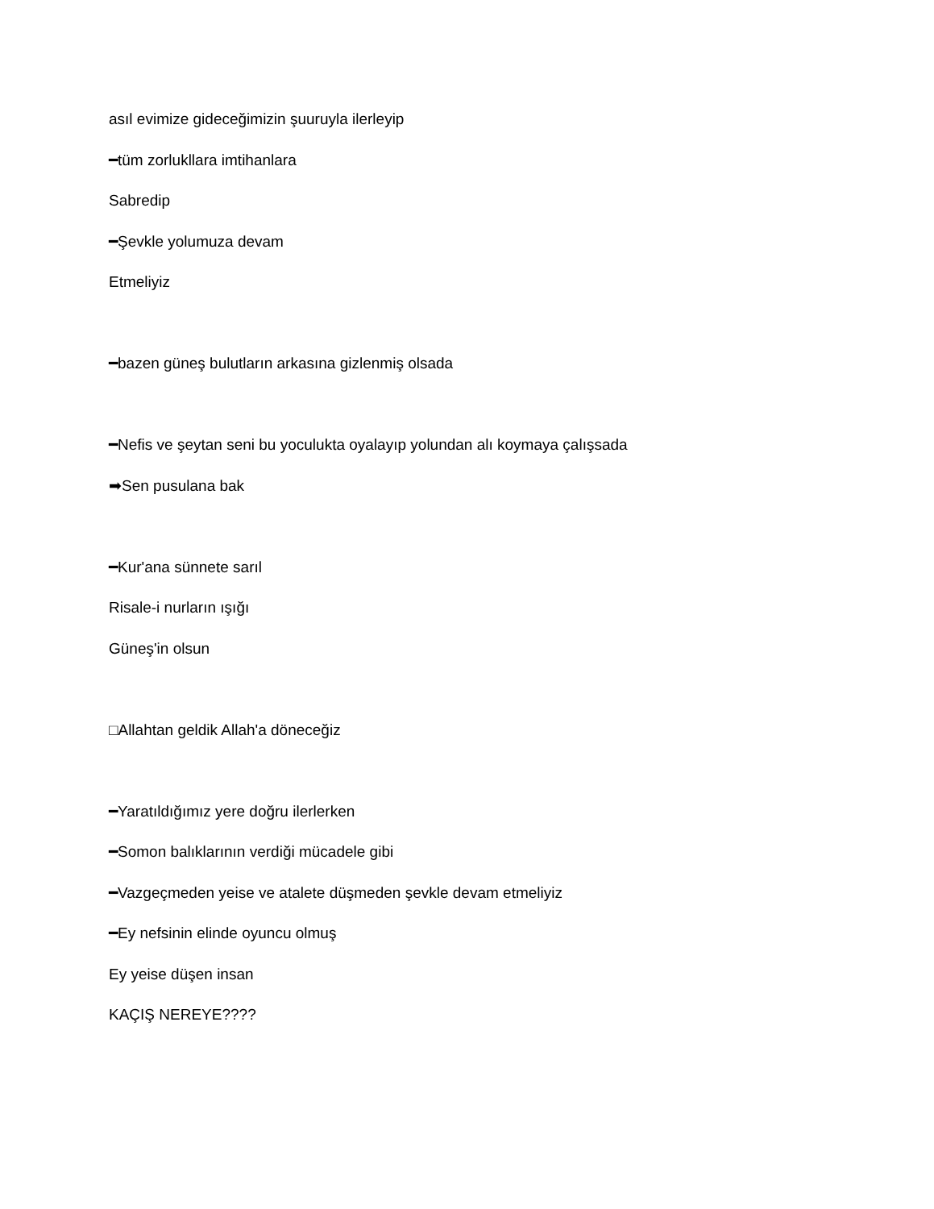asıl evimize gideceğimizin şuuruyla ilerleyip
━tüm zorlukllara imtihanlara
Sabredip
━Şevkle yolumuza devam
Etmeliyiz
━bazen güneş bulutların arkasına gizlenmiş olsada
━Nefis ve şeytan seni bu yoculukta oyalayıp yolundan alı koymaya çalışsada
➡Sen pusulana bak
━Kur'ana sünnete sarıl
Risale-i nurların ışığı
Güneş'in olsun
□Allahtan geldik Allah'a döneceğiz
━Yaratıldığımız yere doğru ilerlerken
━Somon balıklarının verdiği mücadele gibi
━Vazgeçmeden yeise ve atalete düşmeden şevkle devam etmeliyiz
━Ey nefsinin elinde oyuncu olmuş
Ey yeise düşen insan
KAÇIŞ NEREYE????